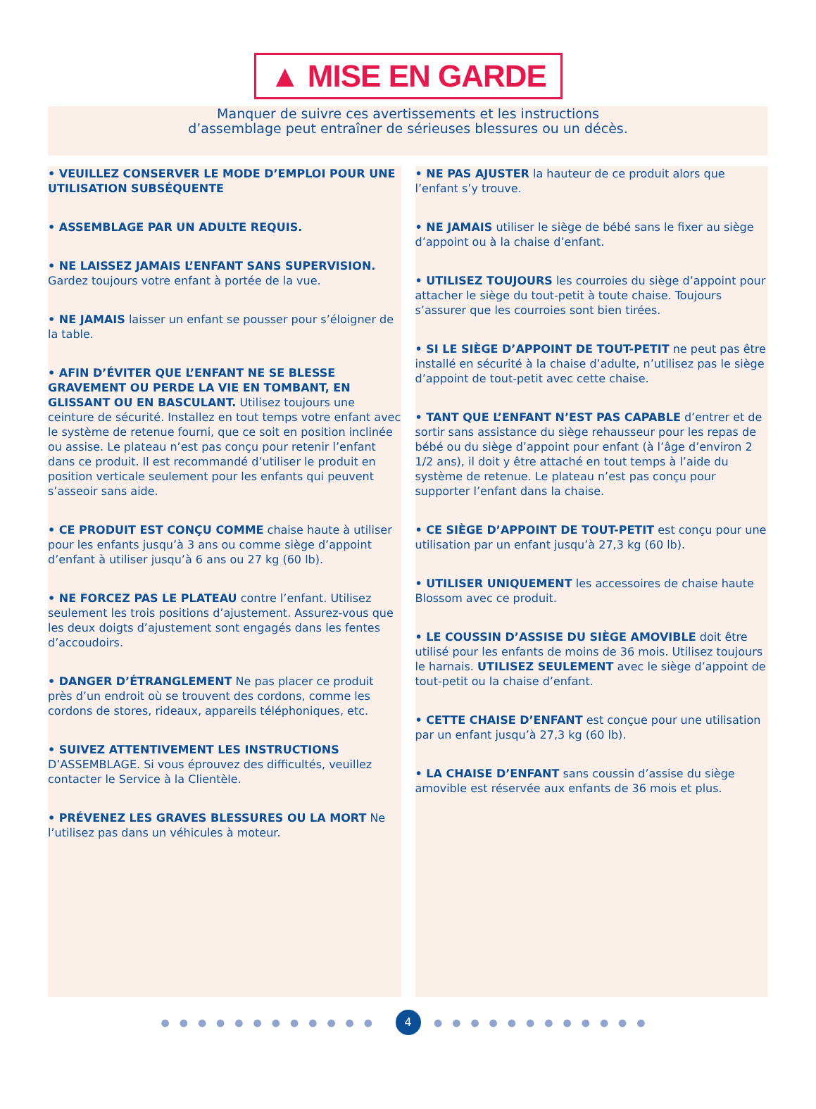▲ MISE EN GARDE
Manquer de suivre ces avertissements et les instructions
d’assemblage peut entraîner de sérieuses blessures ou un décès.
• VEUILLEZ CONSERVER LE MODE D’EMPLOI POUR UNE UTILISATION SUBSÉQUENTE
• ASSEMBLAGE PAR UN ADULTE REQUIS.
• NE LAISSEZ JAMAIS L’ENFANT SANS SUPERVISION. Gardez toujours votre enfant à portée de la vue.
• NE JAMAIS laisser un enfant se pousser pour s’éloigner de la table.
• AFIN D’ÉVITER QUE L’ENFANT NE SE BLESSE GRAVEMENT OU PERDE LA VIE EN TOMBANT, EN GLISSANT OU EN BASCULANT. Utilisez toujours une ceinture de sécurité. Installez en tout temps votre enfant avec le système de retenue fourni, que ce soit en position inclinée ou assise. Le plateau n’est pas conçu pour retenir l’enfant dans ce produit. Il est recommandé d’utiliser le produit en position verticale seulement pour les enfants qui peuvent s’asseoir sans aide.
• CE PRODUIT EST CONÇU COMME chaise haute à utiliser pour les enfants jusqu’à 3 ans ou comme siège d’appoint d’enfant à utiliser jusqu’à 6 ans ou 27 kg (60 lb).
• NE FORCEZ PAS LE PLATEAU contre l’enfant. Utilisez seulement les trois positions d’ajustement. Assurez-vous que les deux doigts d’ajustement sont engagés dans les fentes d’accoudoirs.
• DANGER D’ÉTRANGLEMENT Ne pas placer ce produit près d’un endroit où se trouvent des cordons, comme les cordons de stores, rideaux, appareils téléphoniques, etc.
• SUIVEZ ATTENTIVEMENT LES INSTRUCTIONS D’ASSEMBLAGE. Si vous éprouvez des difficultés, veuillez contacter le Service à la Clientèle.
• PRÉVENEZ LES GRAVES BLESSURES OU LA MORT Ne l’utilisez pas dans un véhicules à moteur.
• NE PAS AJUSTER la hauteur de ce produit alors que l’enfant s’y trouve.
• NE JAMAIS utiliser le siège de bébé sans le fixer au siège d’appoint ou à la chaise d’enfant.
• UTILISEZ TOUJOURS les courroies du siège d’appoint pour attacher le siège du tout-petit à toute chaise. Toujours s’assurer que les courroies sont bien tirées.
• SI LE SIÈGE D’APPOINT DE TOUT-PETIT ne peut pas être installé en sécurité à la chaise d’adulte, n’utilisez pas le siège d’appoint de tout-petit avec cette chaise.
• TANT QUE L’ENFANT N’EST PAS CAPABLE d’entrer et de sortir sans assistance du siège rehausseur pour les repas de bébé ou du siège d’appoint pour enfant (à l’âge d’environ 2 1/2 ans), il doit y être attaché en tout temps à l’aide du système de retenue. Le plateau n’est pas conçu pour supporter l’enfant dans la chaise.
• CE SIÈGE D’APPOINT DE TOUT-PETIT est conçu pour une utilisation par un enfant jusqu’à 27,3 kg (60 lb).
• UTILISER UNIQUEMENT les accessoires de chaise haute Blossom avec ce produit.
• LE COUSSIN D’ASSISE DU SIÈGE AMOVIBLE doit être utilisé pour les enfants de moins de 36 mois. Utilisez toujours le harnais. UTILISEZ SEULEMENT avec le siège d’appoint de tout-petit ou la chaise d’enfant.
• CETTE CHAISE D’ENFANT est conçue pour une utilisation par un enfant jusqu’à 27,3 kg (60 lb).
• LA CHAISE D’ENFANT sans coussin d’assise du siège amovible est réservée aux enfants de 36 mois et plus.
●●●●●●●●●●●● 4 ●●●●●●●●●●●●